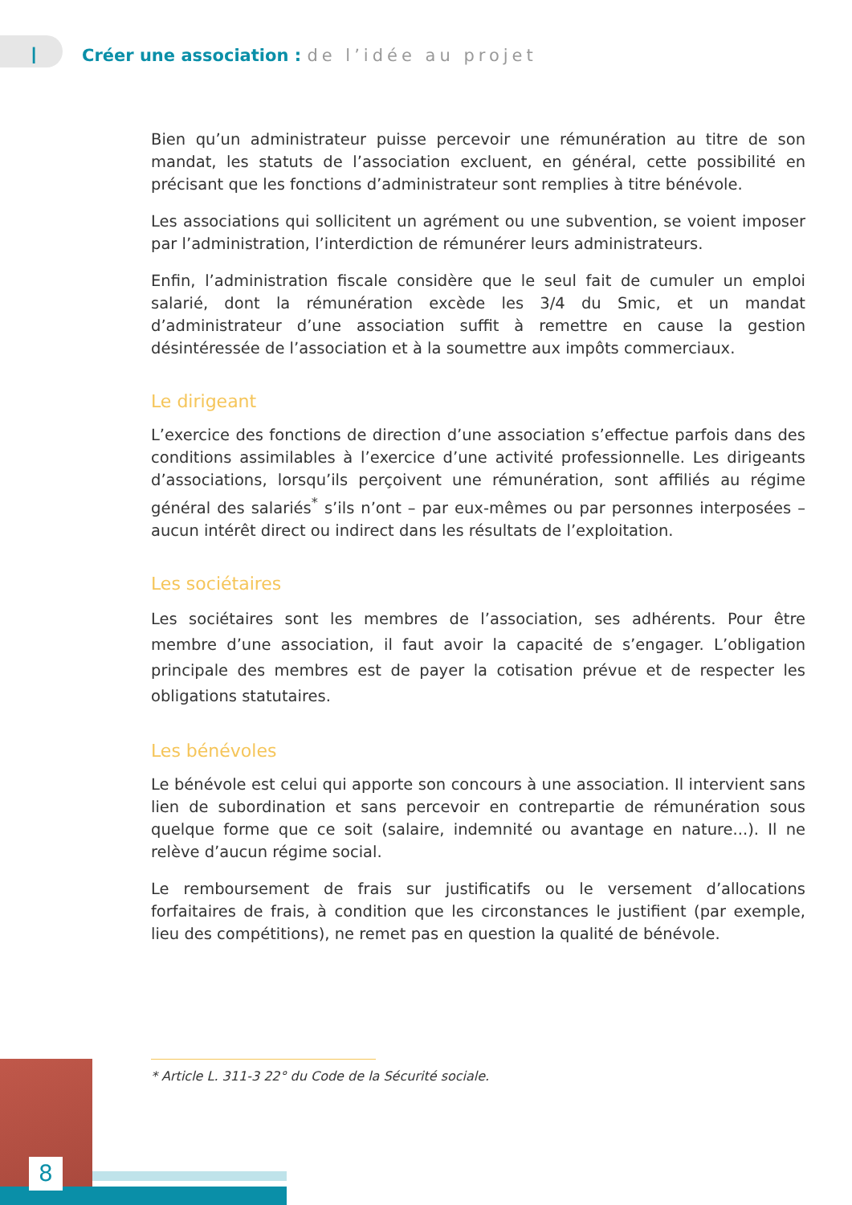I
Créer une association : de l’idée au projet
Bien qu’un administrateur puisse percevoir une rémunération au titre de son mandat, les statuts de l’association excluent, en général, cette possibilité en précisant que les fonctions d’administrateur sont remplies à titre bénévole.
Les associations qui sollicitent un agrément ou une subvention, se voient imposer par l’administration, l’interdiction de rémunérer leurs administrateurs.
Enfin, l’administration fiscale considère que le seul fait de cumuler un emploi salarié, dont la rémunération excède les 3/4 du Smic, et un mandat d’administrateur d’une association suffit à remettre en cause la gestion désintéressée de l’association et à la soumettre aux impôts commerciaux.
Le dirigeant
L’exercice des fonctions de direction d’une association s’effectue parfois dans des conditions assimilables à l’exercice d’une activité professionnelle. Les dirigeants d’associations, lorsqu’ils perçoivent une rémunération, sont affiliés au régime général des salariés<sup>*</sup> s’ils n’ont – par eux-mêmes ou par personnes interposées – aucun intérêt direct ou indirect dans les résultats de l’exploitation.
Les sociétaires
Les sociétaires sont les membres de l’association, ses adhérents. Pour être membre d’une association, il faut avoir la capacité de s’engager. L’obligation principale des membres est de payer la cotisation prévue et de respecter les obligations statutaires.
Les bénévoles
Le bénévole est celui qui apporte son concours à une association. Il intervient sans lien de subordination et sans percevoir en contrepartie de rémunération sous quelque forme que ce soit (salaire, indemnité ou avantage en nature...). Il ne relève d’aucun régime social.
Le remboursement de frais sur justificatifs ou le versement d’allocations forfaitaires de frais, à condition que les circonstances le justifient (par exemple, lieu des compétitions), ne remet pas en question la qualité de bénévole.
* Article L. 311-3 22° du Code de la Sécurité sociale.
8